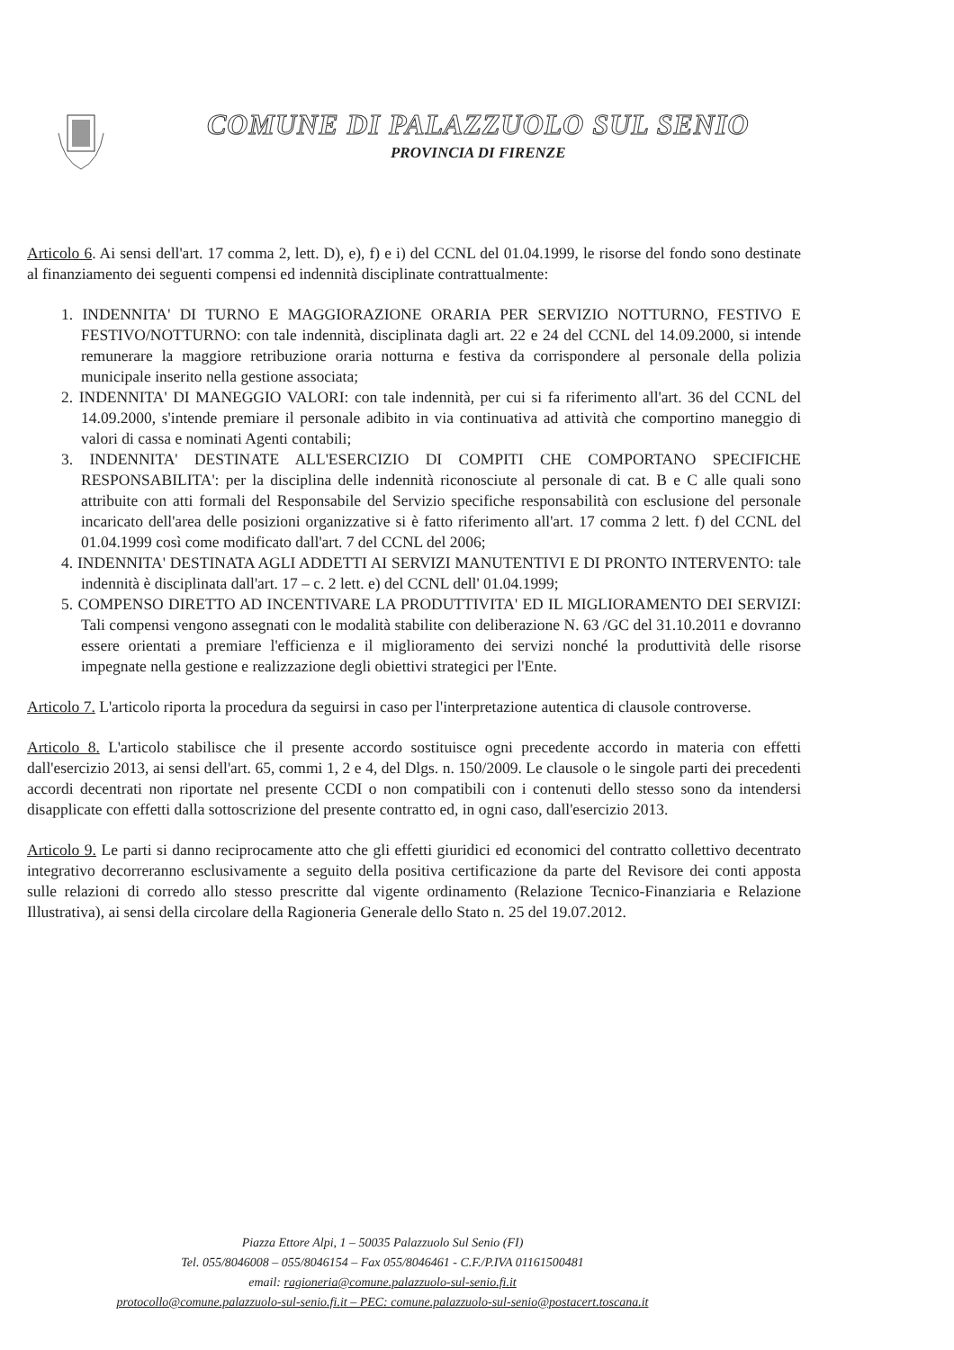COMUNE DI PALAZZUOLO SUL SENIO
PROVINCIA DI FIRENZE
Articolo 6. Ai sensi dell'art. 17 comma 2, lett. D), e), f) e i) del CCNL del 01.04.1999, le risorse del fondo sono destinate al finanziamento dei seguenti compensi ed indennità disciplinate contrattualmente:
1. INDENNITA' DI TURNO E MAGGIORAZIONE ORARIA PER SERVIZIO NOTTURNO, FESTIVO E FESTIVO/NOTTURNO: con tale indennità, disciplinata dagli art. 22 e 24 del CCNL del 14.09.2000, si intende remunerare la maggiore retribuzione oraria notturna e festiva da corrispondere al personale della polizia municipale inserito nella gestione associata;
2. INDENNITA' DI MANEGGIO VALORI: con tale indennità, per cui si fa riferimento all'art. 36 del CCNL del 14.09.2000, s'intende premiare il personale adibito in via continuativa ad attività che comportino maneggio di valori di cassa e nominati Agenti contabili;
3. INDENNITA' DESTINATE ALL'ESERCIZIO DI COMPITI CHE COMPORTANO SPECIFICHE RESPONSABILITA': per la disciplina delle indennità riconosciute al personale di cat. B e C alle quali sono attribuite con atti formali del Responsabile del Servizio specifiche responsabilità con esclusione del personale incaricato dell'area delle posizioni organizzative si è fatto riferimento all'art. 17 comma 2 lett. f) del CCNL del 01.04.1999 così come modificato dall'art. 7 del CCNL del 2006;
4. INDENNITA' DESTINATA AGLI ADDETTI AI SERVIZI MANUTENTIVI E DI PRONTO INTERVENTO: tale indennità è disciplinata dall'art. 17 – c. 2 lett. e) del CCNL dell' 01.04.1999;
5. COMPENSO DIRETTO AD INCENTIVARE LA PRODUTTIVITA' ED IL MIGLIORAMENTO DEI SERVIZI: Tali compensi vengono assegnati con le modalità stabilite con deliberazione N. 63 /GC del 31.10.2011 e dovranno essere orientati a premiare l'efficienza e il miglioramento dei servizi nonché la produttività delle risorse impegnate nella gestione e realizzazione degli obiettivi strategici per l'Ente.
Articolo 7. L'articolo riporta la procedura da seguirsi in caso per l'interpretazione autentica di clausole controverse.
Articolo 8. L'articolo stabilisce che il presente accordo sostituisce ogni precedente accordo in materia con effetti dall'esercizio 2013, ai sensi dell'art. 65, commi 1, 2 e 4, del Dlgs. n. 150/2009. Le clausole o le singole parti dei precedenti accordi decentrati non riportate nel presente CCDI o non compatibili con i contenuti dello stesso sono da intendersi disapplicate con effetti dalla sottoscrizione del presente contratto ed, in ogni caso, dall'esercizio 2013.
Articolo 9. Le parti si danno reciprocamente atto che gli effetti giuridici ed economici del contratto collettivo decentrato integrativo decorreranno esclusivamente a seguito della positiva certificazione da parte del Revisore dei conti apposta sulle relazioni di corredo allo stesso prescritte dal vigente ordinamento (Relazione Tecnico-Finanziaria e Relazione Illustrativa), ai sensi della circolare della Ragioneria Generale dello Stato n. 25 del 19.07.2012.
Piazza Ettore Alpi, 1 – 50035 Palazzuolo Sul Senio (FI)
Tel. 055/8046008 – 055/8046154 – Fax 055/8046461 - C.F./P.IVA 01161500481
email: ragioneria@comune.palazzuolo-sul-senio.fi.it
protocollo@comune.palazzuolo-sul-senio.fi.it – PEC: comune.palazzuolo-sul-senio@postacert.toscana.it